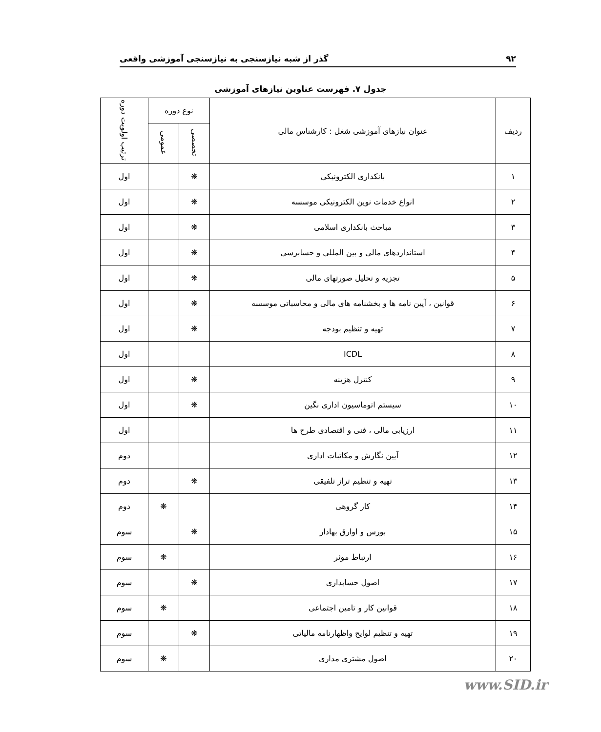۹۲ گذر از شبه نیازسنجی به نیازسنجی آموزشی واقعی
جدول ۷. فهرست عناوین نیازهای آموزشی
| ردیف | عنوان نیازهای آموزشی شغل : کارشناس مالی | نوع دوره | | ترتیب اولویت دوره |
| --- | --- | --- | --- | --- |
| | | تخصصی | عمومی | |
| ۱ | بانکداری الکترونیکی | ❋ | | اول |
| ۲ | انواع خدمات نوین الکترونیکی موسسه | ❋ | | اول |
| ۳ | مباحث بانکداری اسلامی | ❋ | | اول |
| ۴ | استانداردهای مالی و بین المللی و حسابرسی | ❋ | | اول |
| ۵ | تجزیه و تحلیل صورتهای مالی | ❋ | | اول |
| ۶ | قوانین ، آیین نامه ها و بخشنامه های مالی و محاسباتی موسسه | ❋ | | اول |
| ۷ | تهیه و تنظیم بودجه | ❋ | | اول |
| ۸ | ICDL | | | اول |
| ۹ | کنترل هزینه | ❋ | | اول |
| ۱۰ | سیستم اتوماسیون اداری نگین | ❋ | | اول |
| ۱۱ | ارزیابی مالی ، فنی و اقتصادی طرح ها | | | اول |
| ۱۲ | آیین نگارش و مکاتبات اداری | | | دوم |
| ۱۳ | تهیه و تنظیم تراز تلفیقی | ❋ | | دوم |
| ۱۴ | کار گروهی | | ❋ | دوم |
| ۱۵ | بورس و اوارق بهادار | ❋ | | سوم |
| ۱۶ | ارتباط موثر | | ❋ | سوم |
| ۱۷ | اصول حسابداری | ❋ | | سوم |
| ۱۸ | قوانین کار و تامین اجتماعی | | ❋ | سوم |
| ۱۹ | تهیه و تنظیم لوایح واظهارنامه مالیاتی | ❋ | | سوم |
| ۲۰ | اصول مشتری مداری | | ❋ | سوم |
www.SID.ir